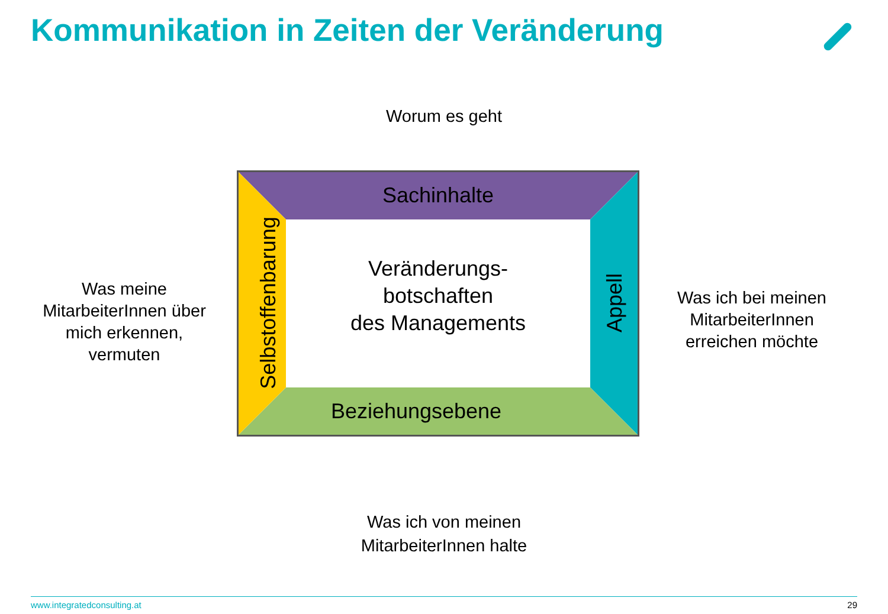Kommunikation in Zeiten der Veränderung
Worum es geht
Was meine MitarbeiterInnen über mich erkennen, vermuten
Sachinhalte
Veränderungs-
botschaften
des Managements
Beziehungsebene
Selbstoffenbarung
Appell
Was ich bei meinen MitarbeiterInnen erreichen möchte
Was ich von meinen MitarbeiterInnen halte
www.integratedconsulting.at 29